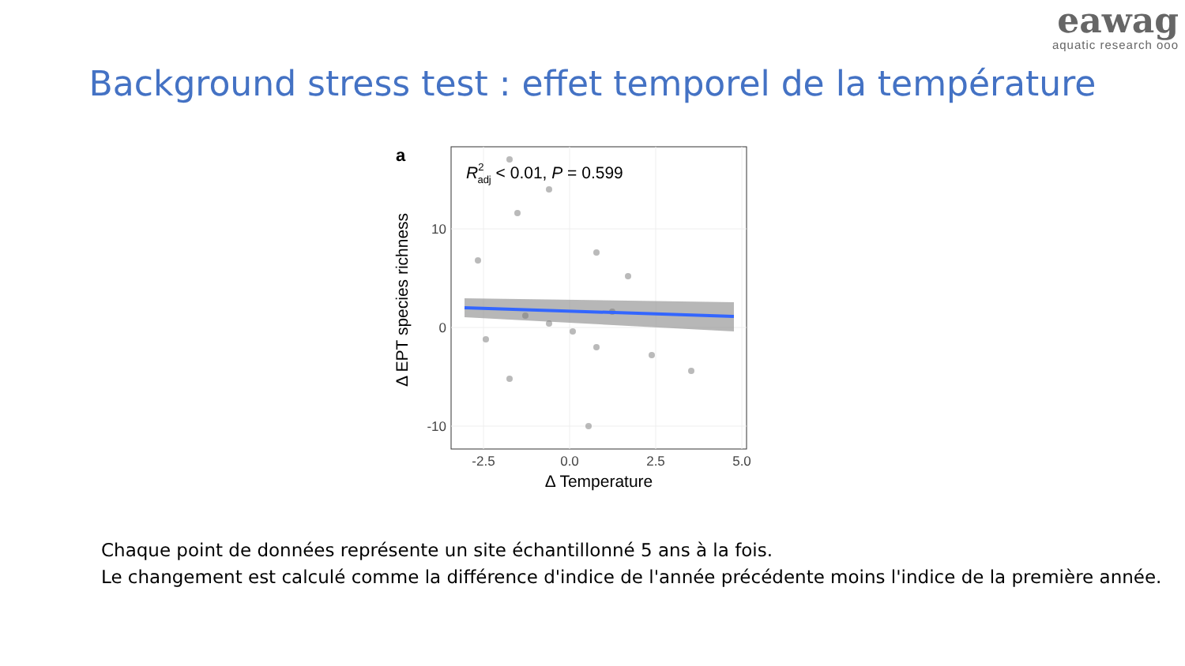eawag
aquatic research ooo
Background stress test : effet temporel de la température
a
R2adj < 0.01, P = 0.599
10
0
-10
-2.5
0.0
2.5
5.0
Δ Temperature
Δ EPT species richness
Chaque point de données représente un site échantillonné 5 ans à la fois.
Le changement est calculé comme la différence d'indice de l'année précédente moins l'indice de la première année.